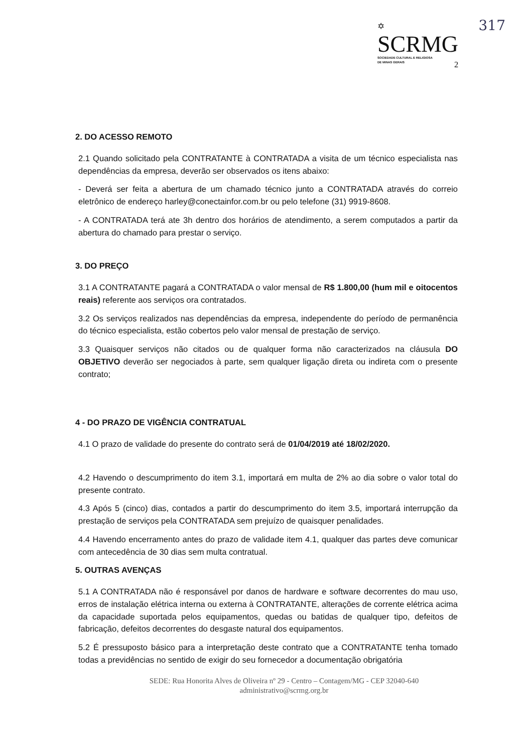317
✡
SCRMG
SOCIEDADE CULTURAL E RELIGIOSA
DE MINAS GERAIS
2
2. DO ACESSO REMOTO
2.1 Quando solicitado pela CONTRATANTE à CONTRATADA a visita de um técnico especialista nas dependências da empresa, deverão ser observados os itens abaixo:
- Deverá ser feita a abertura de um chamado técnico junto a CONTRATADA através do correio eletrônico de endereço harley@conectainfor.com.br ou pelo telefone (31) 9919-8608.
- A CONTRATADA terá ate 3h dentro dos horários de atendimento, a serem computados a partir da abertura do chamado para prestar o serviço.
3. DO PREÇO
3.1 A CONTRATANTE pagará a CONTRATADA o valor mensal de R$ 1.800,00 (hum mil e oitocentos reais) referente aos serviços ora contratados.
3.2 Os serviços realizados nas dependências da empresa, independente do período de permanência do técnico especialista, estão cobertos pelo valor mensal de prestação de serviço.
3.3 Quaisquer serviços não citados ou de qualquer forma não caracterizados na cláusula DO OBJETIVO deverão ser negociados à parte, sem qualquer ligação direta ou indireta com o presente contrato;
4 - DO PRAZO DE VIGÊNCIA CONTRATUAL
4.1 O prazo de validade do presente do contrato será de 01/04/2019 até 18/02/2020.
4.2 Havendo o descumprimento do item 3.1, importará em multa de 2% ao dia sobre o valor total do presente contrato.
4.3 Após 5 (cinco) dias, contados a partir do descumprimento do item 3.5, importará interrupção da prestação de serviços pela CONTRATADA sem prejuízo de quaisquer penalidades.
4.4 Havendo encerramento antes do prazo de validade item 4.1, qualquer das partes deve comunicar com antecedência de 30 dias sem multa contratual.
5. OUTRAS AVENÇAS
5.1 A CONTRATADA não é responsável por danos de hardware e software decorrentes do mau uso, erros de instalação elétrica interna ou externa à CONTRATANTE, alterações de corrente elétrica acima da capacidade suportada pelos equipamentos, quedas ou batidas de qualquer tipo, defeitos de fabricação, defeitos decorrentes do desgaste natural dos equipamentos.
5.2 É pressuposto básico para a interpretação deste contrato que a CONTRATANTE tenha tomado todas a previdências no sentido de exigir do seu fornecedor a documentação obrigatória
SEDE: Rua Honorita Alves de Oliveira nº 29 - Centro – Contagem/MG - CEP 32040-640
administrativo@scrmg.org.br